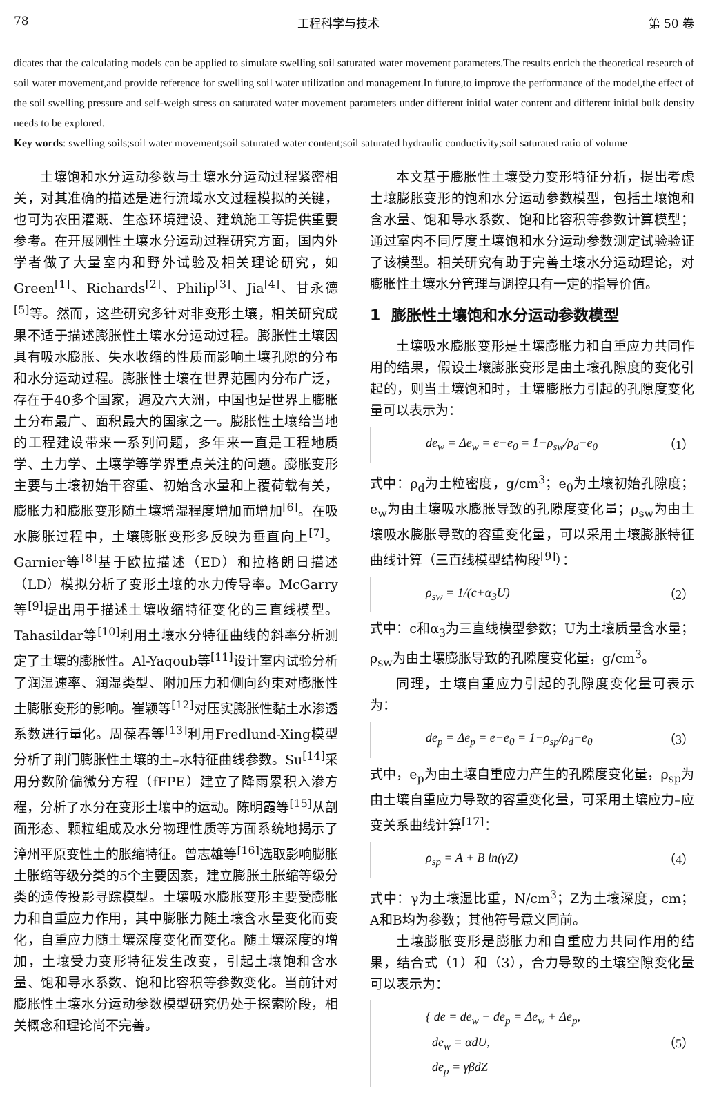78 工程科学与技术 第 50 卷
dicates that the calculating models can be applied to simulate swelling soil saturated water movement parameters.The results enrich the theoretical research of soil water movement,and provide reference for swelling soil water utilization and management.In future,to improve the performance of the model,the effect of the soil swelling pressure and self-weigh stress on saturated water movement parameters under different initial water content and different initial bulk density needs to be explored.
Key words: swelling soils;soil water movement;soil saturated water content;soil saturated hydraulic conductivity;soil saturated ratio of volume
土壤饱和水分运动参数与土壤水分运动过程紧密相关，对其准确的描述是进行流域水文过程模拟的关键，也可为农田灌溉、生态环境建设、建筑施工等提供重要参考。在开展刚性土壤水分运动过程研究方面，国内外学者做了大量室内和野外试验及相关理论研究，如Green<sup>[1]</sup>、Richards<sup>[2]</sup>、Philip<sup>[3]</sup>、Jia<sup>[4]</sup>、甘永德<sup>[5]</sup>等。然而，这些研究多针对非变形土壤，相关研究成果不适于描述膨胀性土壤水分运动过程。膨胀性土壤因具有吸水膨胀、失水收缩的性质而影响土壤孔隙的分布和水分运动过程。膨胀性土壤在世界范围内分布广泛，存在于40多个国家，遍及六大洲，中国也是世界上膨胀土分布最广、面积最大的国家之一。膨胀性土壤给当地的工程建设带来一系列问题，多年来一直是工程地质学、土力学、土壤学等学界重点关注的问题。膨胀变形主要与土壤初始干容重、初始含水量和上覆荷载有关，膨胀力和膨胀变形随土壤增湿程度增加而增加<sup>[6]</sup>。在吸水膨胀过程中，土壤膨胀变形多反映为垂直向上<sup>[7]</sup>。Garnier等<sup>[8]</sup>基于欧拉描述（ED）和拉格朗日描述（LD）模拟分析了变形土壤的水力传导率。McGarry等<sup>[9]</sup>提出用于描述土壤收缩特征变化的三直线模型。Tahasildar等<sup>[10]</sup>利用土壤水分特征曲线的斜率分析测定了土壤的膨胀性。Al-Yaqoub等<sup>[11]</sup>设计室内试验分析了润湿速率、润湿类型、附加压力和侧向约束对膨胀性土膨胀变形的影响。崔颖等<sup>[12]</sup>对压实膨胀性黏土水渗透系数进行量化。周葆春等<sup>[13]</sup>利用Fredlund-Xing模型分析了荆门膨胀性土壤的土–水特征曲线参数。Su<sup>[14]</sup>采用分数阶偏微分方程（fFPE）建立了降雨累积入渗方程，分析了水分在变形土壤中的运动。陈明霞等<sup>[15]</sup>从剖面形态、颗粒组成及水分物理性质等方面系统地揭示了漳州平原变性土的胀缩特征。曾志雄等<sup>[16]</sup>选取影响膨胀土胀缩等级分类的5个主要因素，建立膨胀土胀缩等级分类的遗传投影寻踪模型。土壤吸水膨胀变形主要受膨胀力和自重应力作用，其中膨胀力随土壤含水量变化而变化，自重应力随土壤深度变化而变化。随土壤深度的增加，土壤受力变形特征发生改变，引起土壤饱和含水量、饱和导水系数、饱和比容积等参数变化。当前针对膨胀性土壤水分运动参数模型研究仍处于探索阶段，相关概念和理论尚不完善。
本文基于膨胀性土壤受力变形特征分析，提出考虑土壤膨胀变形的饱和水分运动参数模型，包括土壤饱和含水量、饱和导水系数、饱和比容积等参数计算模型；通过室内不同厚度土壤饱和水分运动参数测定试验验证了该模型。相关研究有助于完善土壤水分运动理论，对膨胀性土壤水分管理与调控具有一定的指导价值。
1 膨胀性土壤饱和水分运动参数模型
土壤吸水膨胀变形是土壤膨胀力和自重应力共同作用的结果，假设土壤膨胀变形是由土壤孔隙度的变化引起的，则当土壤饱和时，土壤膨胀力引起的孔隙度变化量可以表示为：
de<sub>w</sub> = Δe<sub>w</sub> = e−e<sub>0</sub> = 1−ρ<sub>sw</sub>/ρ<sub>d</sub>−e<sub>0</sub> （1）
式中：ρ<sub>d</sub>为土粒密度，g/cm<sup>3</sup>；e<sub>0</sub>为土壤初始孔隙度；e<sub>w</sub>为由土壤吸水膨胀导致的孔隙度变化量；ρ<sub>sw</sub>为由土壤吸水膨胀导致的容重变化量，可以采用土壤膨胀特征曲线计算（三直线模型结构段<sup>[9]</sup>）：
ρ<sub>sw</sub> = 1/(c+α<sub>3</sub>U) （2）
式中：c和α<sub>3</sub>为三直线模型参数；U为土壤质量含水量；ρ<sub>sw</sub>为由土壤膨胀导致的孔隙度变化量，g/cm<sup>3</sup>。
同理，土壤自重应力引起的孔隙度变化量可表示为：
de<sub>p</sub> = Δe<sub>p</sub> = e−e<sub>0</sub> = 1−ρ<sub>sp</sub>/ρ<sub>d</sub>−e<sub>0</sub> （3）
式中，e<sub>p</sub>为由土壤自重应力产生的孔隙度变化量，ρ<sub>sp</sub>为由土壤自重应力导致的容重变化量，可采用土壤应力–应变关系曲线计算<sup>[17]</sup>：
ρ<sub>sp</sub> = A + B ln(γZ) （4）
式中：γ为土壤湿比重，N/cm<sup>3</sup>；Z为土壤深度，cm；A和B均为参数；其他符号意义同前。
土壤膨胀变形是膨胀力和自重应力共同作用的结果，结合式（1）和（3），合力导致的土壤空隙变化量可以表示为：
{ de = de<sub>w</sub> + de<sub>p</sub> = Δe<sub>w</sub> + Δe<sub>p</sub>,
de<sub>w</sub> = αdU,
de<sub>p</sub> = γβdZ （5）